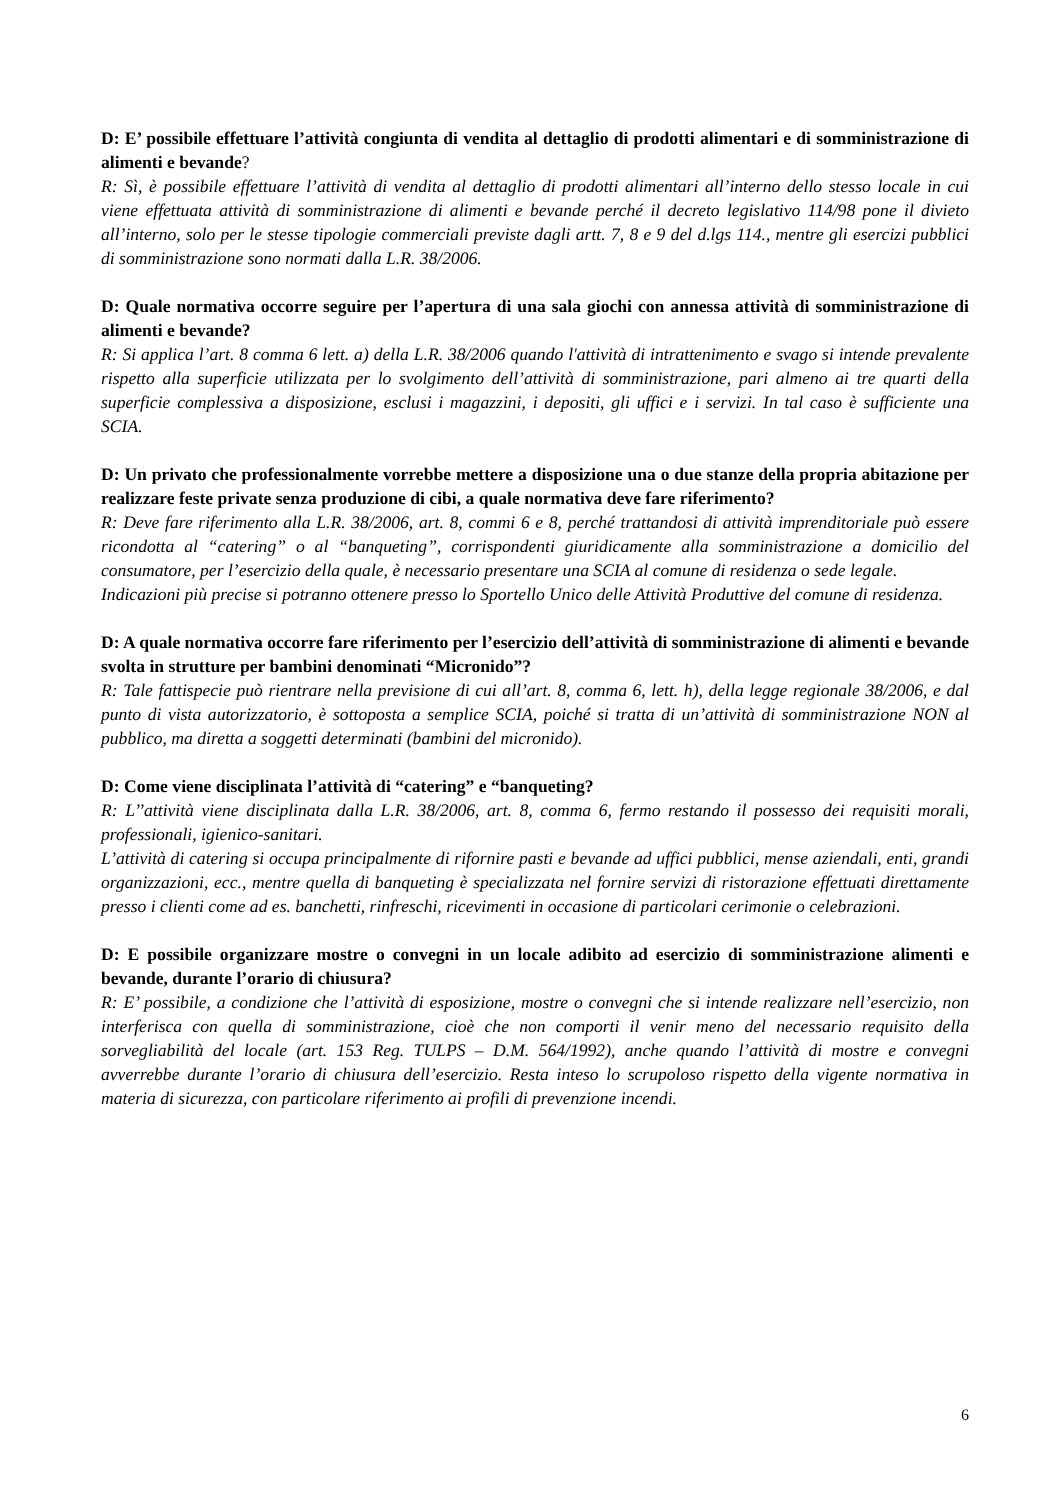D: E’ possibile effettuare l’attività congiunta di vendita al dettaglio di prodotti alimentari e di somministrazione di alimenti e bevande?
R: Sì, è possibile effettuare l’attività di vendita al dettaglio di prodotti alimentari all’interno dello stesso locale in cui viene effettuata attività di somministrazione di alimenti e bevande perché il decreto legislativo 114/98 pone il divieto all’interno, solo per le stesse tipologie commerciali previste dagli artt. 7, 8 e 9 del d.lgs 114., mentre gli esercizi pubblici di somministrazione sono normati dalla L.R. 38/2006.
D: Quale normativa occorre seguire per l’apertura di una sala giochi con annessa attività di somministrazione di alimenti e bevande?
R: Si applica l’art. 8 comma 6 lett. a) della L.R. 38/2006 quando l'attività di intrattenimento e svago si intende prevalente rispetto alla superficie utilizzata per lo svolgimento dell’attività di somministrazione, pari almeno ai tre quarti della superficie complessiva a disposizione, esclusi i magazzini, i depositi, gli uffici e i servizi. In tal caso è sufficiente una SCIA.
D: Un privato che professionalmente vorrebbe mettere a disposizione una o due stanze della propria abitazione per realizzare feste private senza produzione di cibi, a quale normativa deve fare riferimento?
R: Deve fare riferimento alla L.R. 38/2006, art. 8, commi 6 e 8, perché trattandosi di attività imprenditoriale può essere ricondotta al “catering” o al “banqueting”, corrispondenti giuridicamente alla somministrazione a domicilio del consumatore, per l’esercizio della quale, è necessario presentare una SCIA al comune di residenza o sede legale.
Indicazioni più precise si potranno ottenere presso lo Sportello Unico delle Attività Produttive del comune di residenza.
D: A quale normativa occorre fare riferimento per l’esercizio dell’attività di somministrazione di alimenti e bevande svolta in strutture per bambini denominati “Micronido”?
R: Tale fattispecie può rientrare nella previsione di cui all’art. 8, comma 6, lett. h), della legge regionale 38/2006, e dal punto di vista autorizzatorio, è sottoposta a semplice SCIA, poiché si tratta di un’attività di somministrazione NON al pubblico, ma diretta a soggetti determinati (bambini del micronido).
D: Come viene disciplinata l’attività di “catering” e “banqueting?
R: L’’attività viene disciplinata dalla L.R. 38/2006, art. 8, comma 6, fermo restando il possesso dei requisiti morali, professionali, igienico-sanitari.
L’attività di catering si occupa principalmente di rifornire pasti e bevande ad uffici pubblici, mense aziendali, enti, grandi organizzazioni, ecc., mentre quella di banqueting è specializzata nel fornire servizi di ristorazione effettuati direttamente presso i clienti come ad es. banchetti, rinfreschi, ricevimenti in occasione di particolari cerimonie o celebrazioni.
D: E possibile organizzare mostre o convegni in un locale adibito ad esercizio di somministrazione alimenti e bevande, durante l’orario di chiusura?
R: E’ possibile, a condizione che l’attività di esposizione, mostre o convegni che si intende realizzare nell’esercizio, non interferisca con quella di somministrazione, cioè che non comporti il venir meno del necessario requisito della sorvegliabilità del locale (art. 153 Reg. TULPS – D.M. 564/1992), anche quando l’attività di mostre e convegni avverrebbe durante l’orario di chiusura dell’esercizio. Resta inteso lo scrupoloso rispetto della vigente normativa in materia di sicurezza, con particolare riferimento ai profili di prevenzione incendi.
6